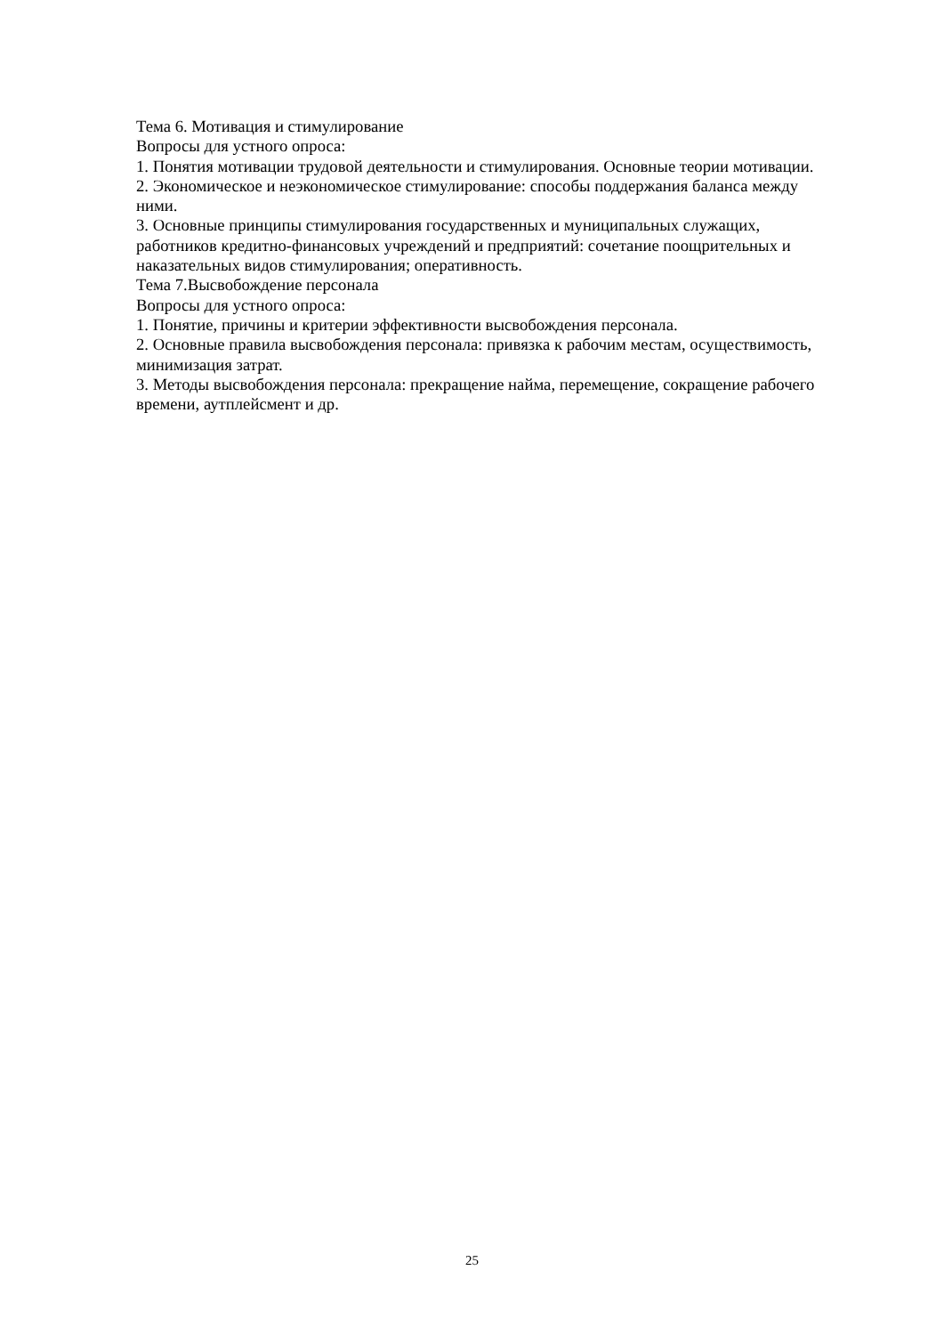Тема 6. Мотивация и стимулирование
Вопросы для устного опроса:
1. Понятия мотивации трудовой деятельности и стимулирования. Основные теории мотивации.
2. Экономическое и неэкономическое стимулирование: способы поддержания баланса между ними.
3. Основные принципы стимулирования государственных и муниципальных служащих, работников кредитно-финансовых учреждений и предприятий: сочетание поощрительных и наказательных видов стимулирования; оперативность.
Тема 7.Высвобождение персонала
Вопросы для устного опроса:
1. Понятие, причины и критерии эффективности высвобождения персонала.
2. Основные правила высвобождения персонала: привязка к рабочим местам, осуществимость, минимизация затрат.
3. Методы высвобождения персонала: прекращение найма, перемещение, сокращение рабочего времени, аутплейсмент и др.
25